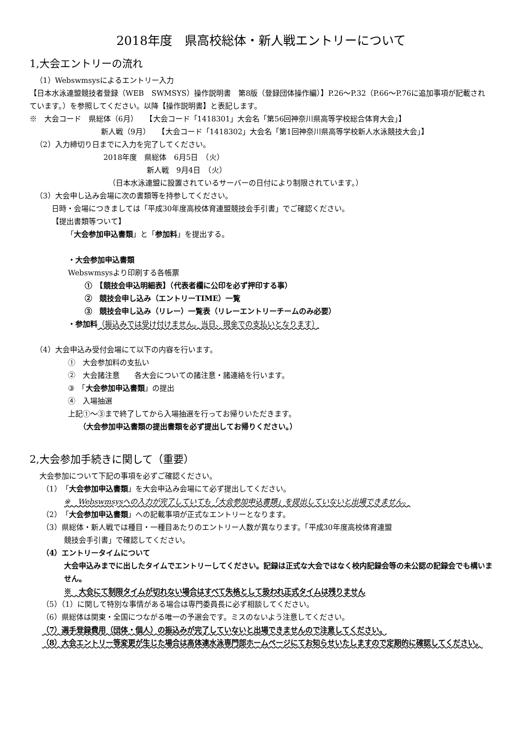2018年度　県高校総体・新人戦エントリーについて
1,大会エントリーの流れ
（1）Webswmsysによるエントリー入力
【日本水泳連盟競技者登録（WEB　SWMSYS）操作説明書　第8版（登録団体操作編）】P.26～P.32（P.66～P.76に追加事項が記載されています。）を参照してください。以降【操作説明書】と表記します。
※　大会コード　県総体（6月）　　【大会コード「1418301」大会名「第56回神奈川県高等学校総合体育大会」】
新人戦（9月）　　【大会コード「1418302」大会名「第1回神奈川県高等学校新人水泳競技大会」】
（2）入力締切り日までに入力を完了してください。
2018年度　県総体　6月5日　（火）
新人戦　9月4日　（火）
（日本水泳連盟に設置されているサーバーの日付により制限されています。）
（3）大会申し込み会場に次の書類等を持参してください。
日時・会場につきましては「平成30年度高校体育連盟競技会手引書」でご確認ください。
【提出書類等ついて】
「大会参加申込書類」と「参加料」を提出する。
・大会参加申込書類
Webswmsysより印刷する各帳票
①　【競技会申込明細表】（代表者欄に公印を必ず押印する事）
②　競技会申し込み（エントリーTIME）一覧
③　競技会申し込み（リレー）一覧表（リレーエントリーチームのみ必要）
・参加料（振込みでは受け付けません。当日、現金での支払いとなります）
（4）大会申込み受付会場にて以下の内容を行います。
①　大会参加料の支払い
②　大会諸注意　　各大会についての諸注意・諸連絡を行います。
③　「大会参加申込書類」の提出
④　入場抽選
上記①～③まで終了してから入場抽選を行ってお帰りいただきます。
（大会参加申込書類の提出書類を必ず提出してお帰りください。）
2,大会参加手続きに関して（重要）
大会参加について下記の事項を必ずご確認ください。
（1）「大会参加申込書類」を大会申込み会場にて必ず提出してください。
※　Webswmsysへの入力が完了していても「大会参加申込書類」を提出していないと出場できません。
（2）「大会参加申込書類」への記載事項が正式なエントリーとなります。
（3）県総体・新人戦では種目・一種目あたりのエントリー人数が異なります。「平成30年度高校体育連盟
競技会手引書」で確認してください。
（4）エントリータイムについて
大会申込みまでに出したタイムでエントリーしてください。記録は正式な大会ではなく校内記録会等の未公認の記録会でも構いません。
※　大会にて制限タイムが切れない場合はすべて失格として扱われ正式タイムは残りません
（5）（1）に関して特別な事情がある場合は専門委員長に必ず相談してください。
（6）県総体は関東・全国につながる唯一の予選会です。ミスのないよう注意してください。
（7）選手登録費用（団体・個人）の振込みが完了していないと出場できませんので注意してください。
（8）大会エントリー等変更が生じた場合は高体連水泳専門部ホームページにてお知らせいたしますので定期的に確認してください。